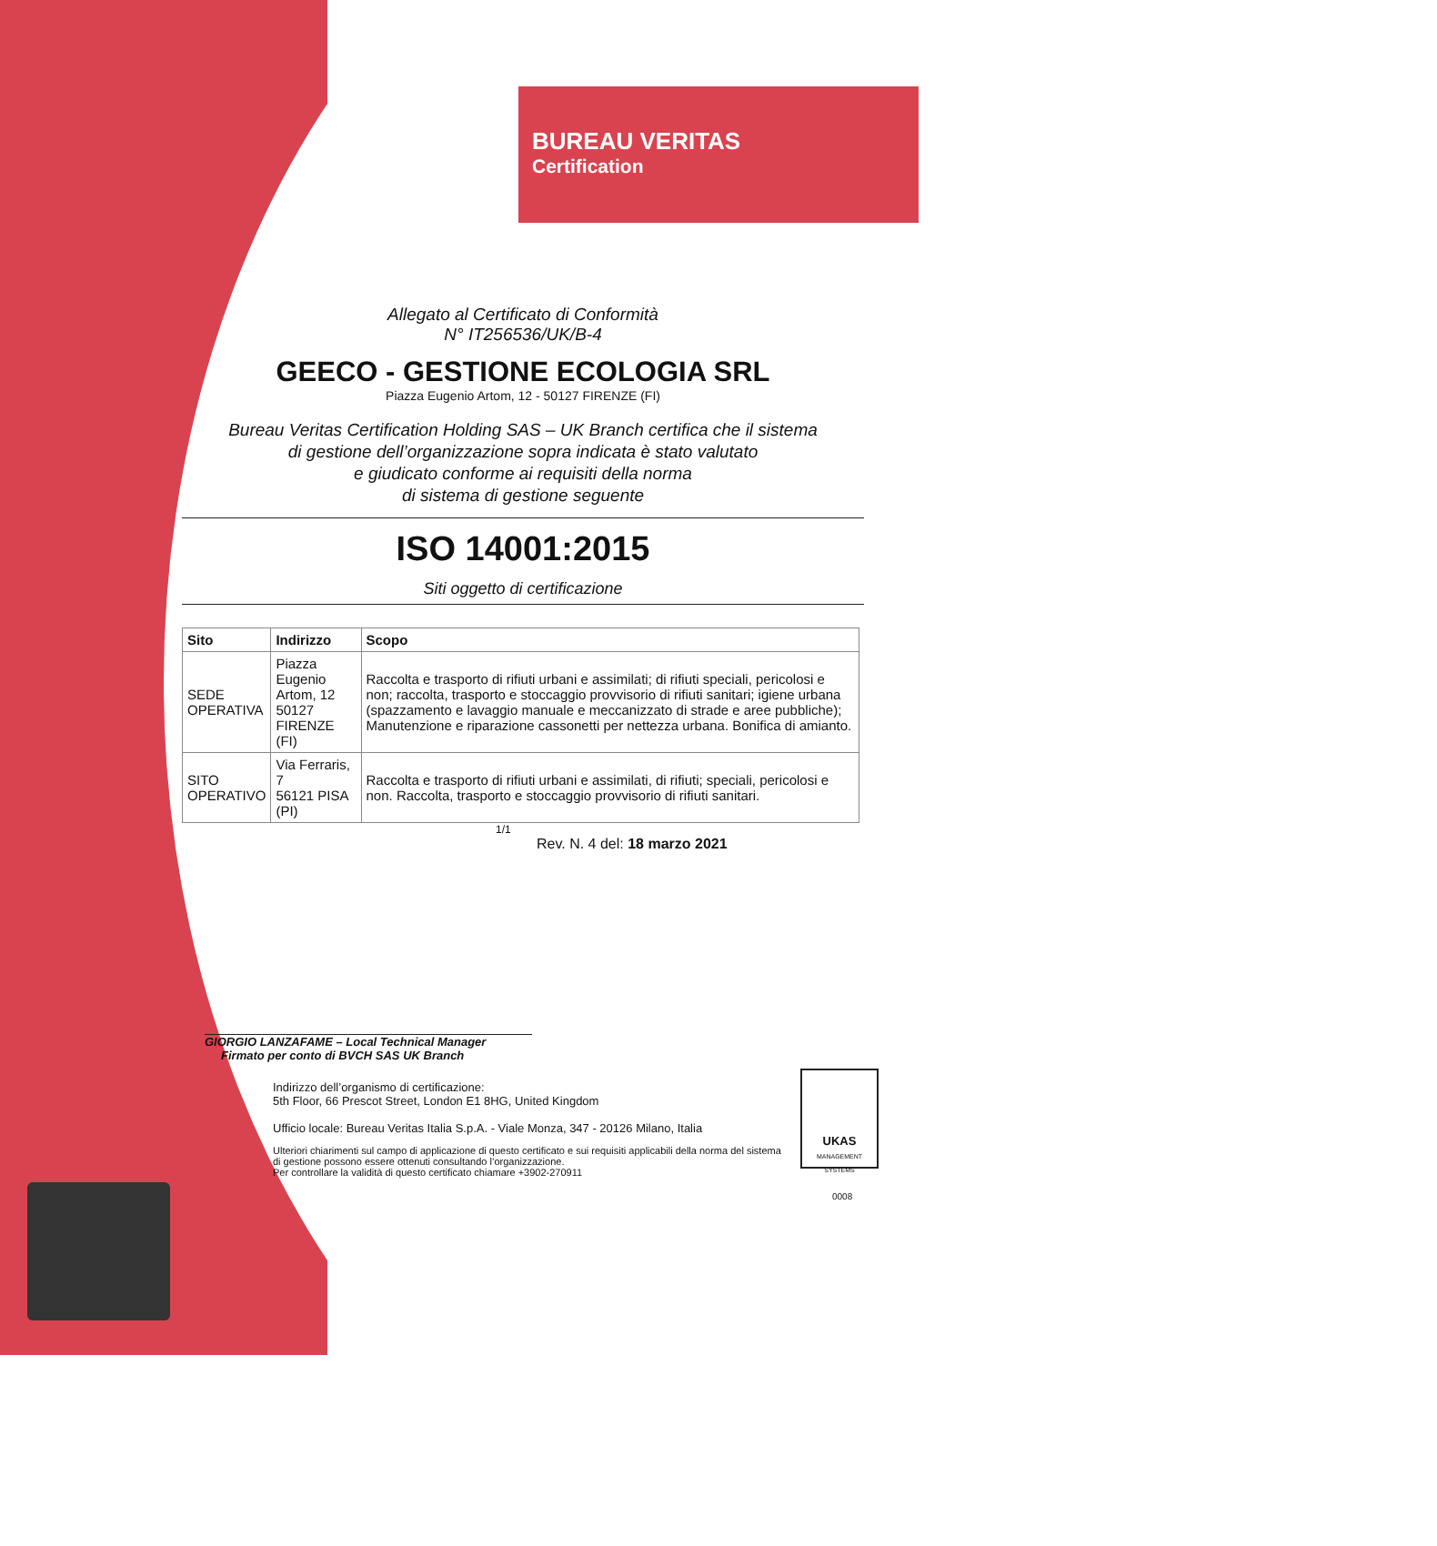BUREAU VERITAS
Certification
Allegato al Certificato di Conformità
N° IT256536/UK/B-4
GEECO - GESTIONE ECOLOGIA SRL
Piazza Eugenio Artom, 12 - 50127 FIRENZE (FI)
Bureau Veritas Certification Holding SAS – UK Branch certifica che il sistema
di gestione dell’organizzazione sopra indicata è stato valutato
e giudicato conforme ai requisiti della norma
di sistema di gestione seguente
ISO 14001:2015
Siti oggetto di certificazione
| Sito | Indirizzo | Scopo |
| --- | --- | --- |
| SEDE OPERATIVA | Piazza Eugenio Artom, 12 50127 FIRENZE (FI) | Raccolta e trasporto di rifiuti urbani e assimilati; di rifiuti speciali, pericolosi e non; raccolta, trasporto e stoccaggio provvisorio di rifiuti sanitari; igiene urbana (spazzamento e lavaggio manuale e meccanizzato di strade e aree pubbliche); Manutenzione e riparazione cassonetti per nettezza urbana. Bonifica di amianto. |
| SITO OPERATIVO | Via Ferraris, 7 56121 PISA (PI) | Raccolta e trasporto di rifiuti urbani e assimilati, di rifiuti; speciali, pericolosi e non. Raccolta, trasporto e stoccaggio provvisorio di rifiuti sanitari. |
1/1
Rev. N. 4 del: 18 marzo 2021
GIORGIO LANZAFAME – Local Technical Manager
Firmato per conto di BVCH SAS UK Branch
Indirizzo dell’organismo di certificazione:
5th Floor, 66 Prescot Street, London E1 8HG, United Kingdom
Ufficio locale: Bureau Veritas Italia S.p.A. - Viale Monza, 347 - 20126 Milano, Italia
Ulteriori chiarimenti sul campo di applicazione di questo certificato e sui requisiti applicabili della norma del sistema di gestione possono essere ottenuti consultando l’organizzazione.
Per controllare la validità di questo certificato chiamare +3902-270911
UKAS
MANAGEMENT SYSTEMS
0008